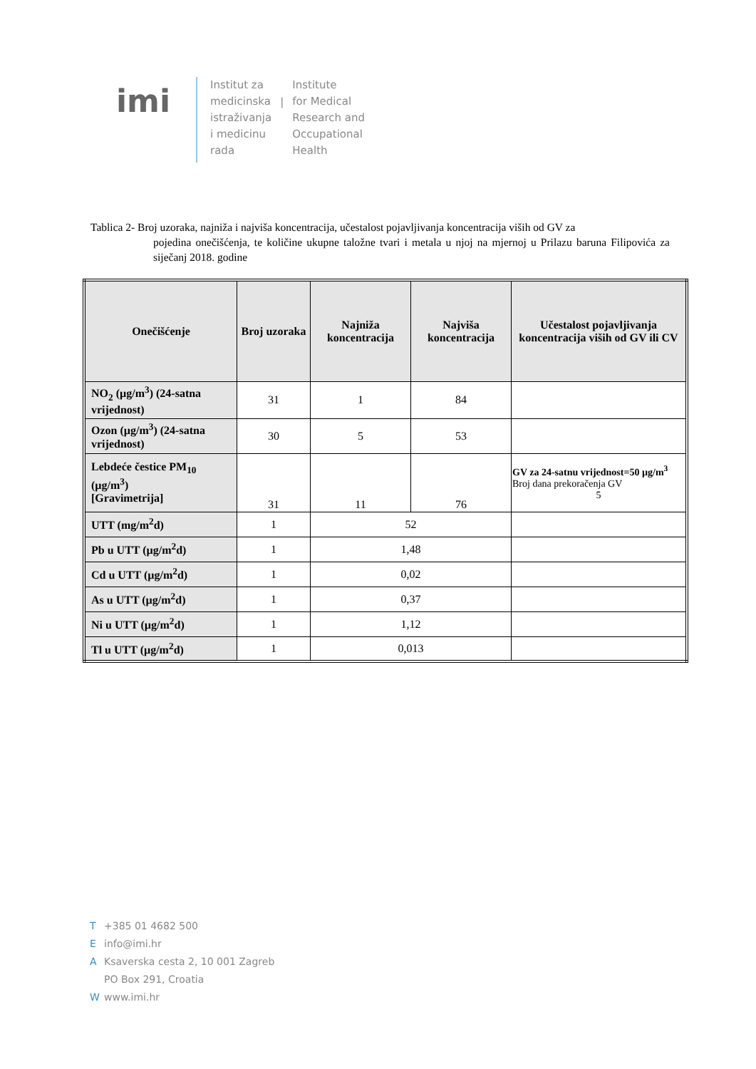imi
Institut za
medicinska
istraživanja
i medicinu
rada
|
Institute
for Medical
Research and
Occupational
Health
Tablica 2- Broj uzoraka, najniža i najviša koncentracija, učestalost pojavljivanja koncentracija viših od GV za
pojedina onečišćenja, te količine ukupne taložne tvari i metala u njoj na mjernoj u Prilazu baruna Filipovića za siječanj 2018. godine
| Onečišćenje | Broj uzoraka | Najniža koncentracija | Najviša koncentracija | Učestalost pojavljivanja koncentracija viših od GV ili CV |
| --- | --- | --- | --- | --- |
| NO<sub>2</sub> (µg/m<sup>3</sup>) (24-satna vrijednost) | 31 | 1 | 84 | |
| Ozon (µg/m<sup>3</sup>) (24-satna vrijednost) | 30 | 5 | 53 | |
| Lebdeće čestice PM<sub>10</sub> (µg/m<sup>3</sup>) [Gravimetrija] | 31 | 11 | 76 | GV za 24-satnu vrijednost=50 µg/m<sup>3</sup> Broj dana prekoračenja GV 5 |
| UTT (mg/m<sup>2</sup>d) | 1 | 52 | | |
| Pb u UTT (µg/m<sup>2</sup>d) | 1 | 1,48 | | |
| Cd u UTT (µg/m<sup>2</sup>d) | 1 | 0,02 | | |
| As u UTT (µg/m<sup>2</sup>d) | 1 | 0,37 | | |
| Ni u UTT (µg/m<sup>2</sup>d) | 1 | 1,12 | | |
| Tl u UTT (µg/m<sup>2</sup>d) | 1 | 0,013 | | |
T +385 01 4682 500
Einfo@imi.hr
A Ksaverska cesta 2, 10 001 Zagreb
PO Box 291, Croatia
Wwww.imi.hr